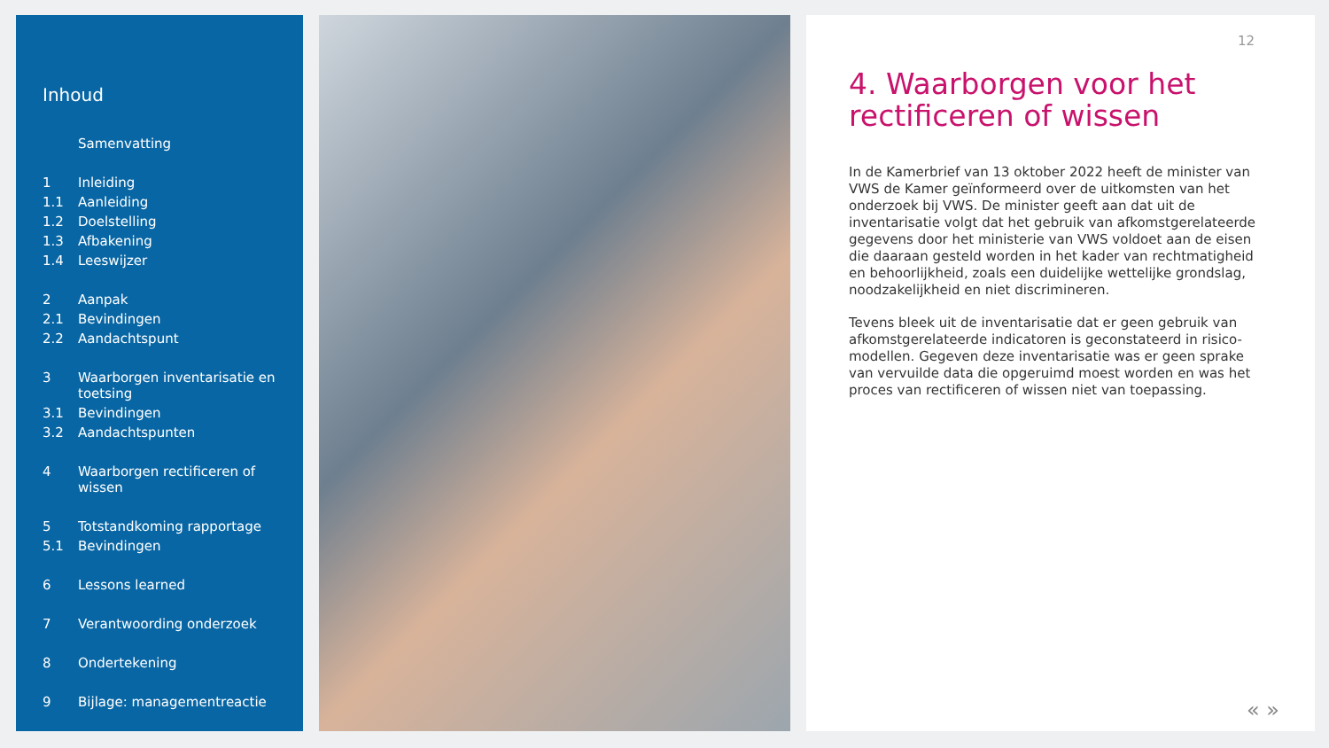Inhoud
Samenvatting
1 Inleiding
1.1 Aanleiding
1.2 Doelstelling
1.3 Afbakening
1.4 Leeswijzer
2 Aanpak
2.1 Bevindingen
2.2 Aandachtspunt
3 Waarborgen inventarisatie en toetsing
3.1 Bevindingen
3.2 Aandachtspunten
4 Waarborgen rectificeren of wissen
5 Totstandkoming rapportage
5.1 Bevindingen
6 Lessons learned
7 Verantwoording onderzoek
8 Ondertekening
9 Bijlage: managementreactie
12
4. Waarborgen voor het rectificeren of wissen
In de Kamerbrief van 13 oktober 2022 heeft de minister van VWS de Kamer geïnformeerd over de uitkomsten van het onderzoek bij VWS. De minister geeft aan dat uit de inventarisatie volgt dat het gebruik van afkomstgerelateerde gegevens door het ministerie van VWS voldoet aan de eisen die daaraan gesteld worden in het kader van rechtmatigheid en behoorlijkheid, zoals een duidelijke wettelijke grondslag, noodzakelijkheid en niet discrimineren.
Tevens bleek uit de inventarisatie dat er geen gebruik van afkomstgerelateerde indicatoren is geconstateerd in risico-modellen. Gegeven deze inventarisatie was er geen sprake van vervuilde data die opgeruimd moest worden en was het proces van rectificeren of wissen niet van toepassing.
« »